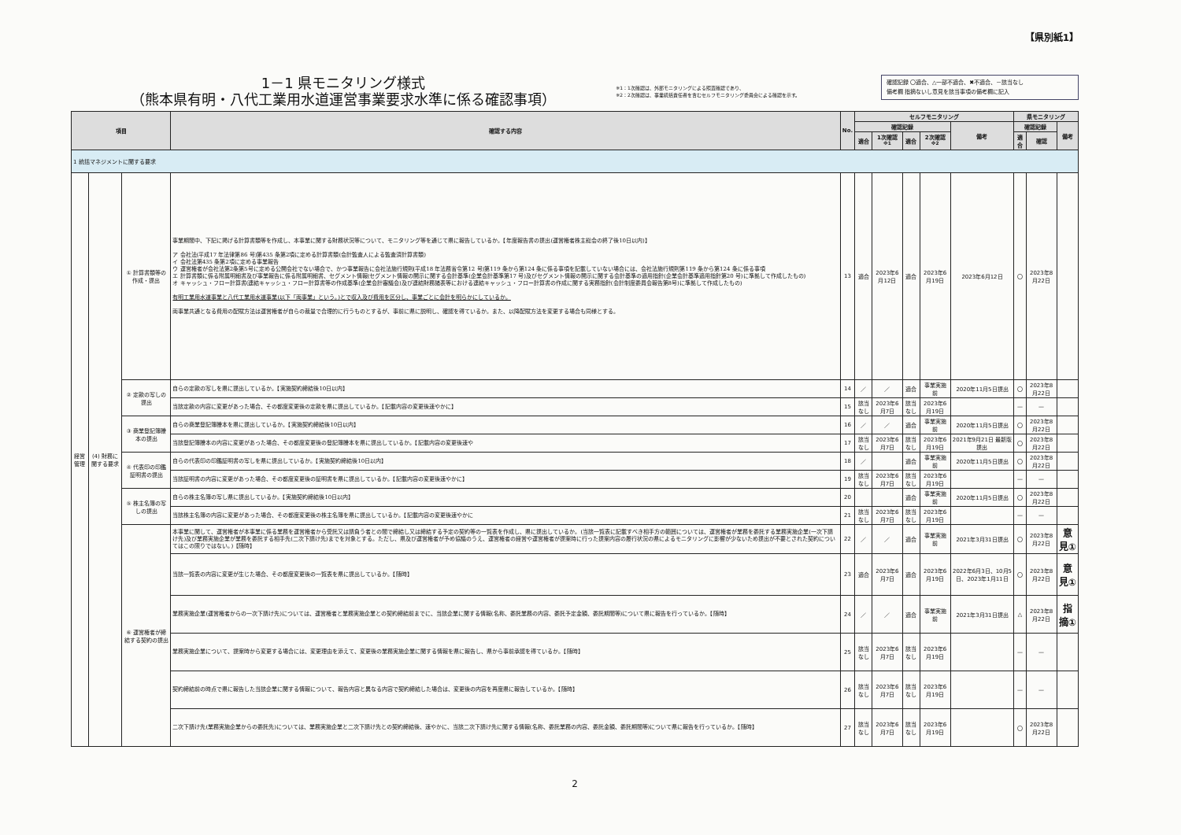【県別紙1】
1－1 県モニタリング様式
（熊本県有明・八代工業用水道運営事業要求水準に係る確認事項）
※1：1次確認は、外部モニタリングによる照査確認であり、
※2：2次確認は、事業統括責任者を含むセルフモニタリング委員会による確認を示す。
確認記録 〇適合、△一部不適合、✖不適合、－該当なし
備考欄 指摘ないし意見を該当事項の備考欄に記入
| 項目 | | | 確認する内容 | No. | セルフモニタリング | | | | | 県モニタリング | | |
| --- | --- | --- | --- | --- | --- | --- | --- | --- | --- | --- | --- | --- |
| | | | | | 確認記録 | | | | 備考 | 確認記録 | | 備考 |
| | | | | | 適合 | 1次確認<sup>※1</sup> | 適合 | 2次確認<sup>※2</sup> | | 適合 | 確認 | |
| 1 統括マネジメントに関する要求 | | | | | | | | | | | | |
| 経営管理 | (4) 財務に関する要求 | ① 計算書類等の作成・提出 | 事業期間中、下記に掲げる計算書類等を作成し、本事業に関する財務状況等について、モニタリング等を通じて県に報告しているか。【年度報告書の提出(運営権者株主総会の終了後10日以内)】 ア 会社法(平成17 年法律第86 号)第435 条第2項に定める計算書類(会計監査人による監査済計算書類) イ 会社法第435 条第2項に定める事業報告 ウ 運営権者が会社法第2条第5号に定める公開会社でない場合で、かつ事業報告に会社法施行規則(平成18 年法務省令第12 号)第119 条から第124 条に係る事項を記載していない場合には、会社法施行規則第119 条から第124 条に係る事項 エ 計算書類に係る附属明細書及び事業報告に係る附属明細書、セグメント情報(セグメント情報の開示に関する会計基準(企業会計基準第17 号)及びセグメント情報の開示に関する会計基準の適用指針(企業会計基準適用指針第20 号)に準拠して作成したもの) オ キャッシュ・フロー計算書(連結キャッシュ・フロー計算書等の作成基準(企業会計審議会)及び連結財務諸表等における連結キャッシュ・フロー計算書の作成に関する実務指針(会計制度委員会報告第8号)に準拠して作成したもの) 有明工業用水道事業と八代工業用水道事業(以下「両事業」という。)とで収入及び費用を区分し、事業ごとに会計を明らかにしているか。 両事業共通となる費用の配賦方法は運営権者が自らの裁量で合理的に行うものとするが、事前に県に説明し、確認を得ているか。また、以降配賦方法を変更する場合も同様とする。 | 13 | 適合 | 2023年6月12日 | 適合 | 2023年6月19日 | 2023年6月12日 | 〇 | 2023年8月22日 | |
| | | ② 定款の写しの提出 | 自らの定款の写しを県に提出しているか。【実施契約締結後10日以内】 | 14 | ／ | ／ | 適合 | 事業実施前 | 2020年11月5日提出 | 〇 | 2023年8月22日 | |
| | | | 当該定款の内容に変更があった場合、その都度変更後の定款を県に提出しているか。【記載内容の変更後速やかに】 | 15 | 該当なし | 2023年6月7日 | 該当なし | 2023年6月19日 | | — | — | |
| | | ③ 商業登記簿謄本の提出 | 自らの商業登記簿謄本を県に提出しているか。【実施契約締結後10日以内】 | 16 | ／ | ／ | 適合 | 事業実施前 | 2020年11月5日提出 | 〇 | 2023年8月22日 | |
| | | | 当該登記簿謄本の内容に変更があった場合、その都度変更後の登記簿謄本を県に提出しているか。【記載内容の変更後速や | 17 | 該当なし | 2023年6月7日 | 該当なし | 2023年6月19日 | 2021年9月21日 最新版提出 | 〇 | 2023年8月22日 | |
| | | ④ 代表印の印鑑証明書の提出 | 自らの代表印の印鑑証明書の写しを県に提出しているか。【実施契約締結後10日以内】 | 18 | ／ | | 適合 | 事業実施前 | 2020年11月5日提出 | 〇 | 2023年8月22日 | |
| | | | 当該証明書の内容に変更があった場合、その都度変更後の証明書を県に提出しているか。【記載内容の変更後速やかに】 | 19 | 該当なし | 2023年6月7日 | 該当なし | 2023年6月19日 | | — | — | |
| | | ⑤ 株主名簿の写しの提出 | 自らの株主名簿の写し県に提出しているか。【実施契約締結後10日以内】 | 20 | | | 適合 | 事業実施前 | 2020年11月5日提出 | 〇 | 2023年8月22日 | |
| | | | 当該株主名簿の内容に変更があった場合、その都度変更後の株主名簿を県に提出しているか。【記載内容の変更後速やかに | 21 | 該当なし | 2023年6月7日 | 該当なし | 2023年6月19日 | | — | — | |
| | | ⑥ 運営権者が締結する契約の提出 | 本事業に関して、運営権者が本事業に係る業務を運営権者から受託又は請負う者との間で締結し又は締結する予定の契約等の一覧表を作成し、県に提出しているか。(当該一覧表に記載すべき相手方の範囲については、運営権者が業務を委託する業務実施企業(一次下請け先)及び業務実施企業が業務を委託する相手先(二次下請け先)までを対象とする。ただし、県及び運営権者が予め協議のうえ、運営権者の経営や運営権者が提案時に行った提案内容の履行状況の県によるモニタリングに影響が少ないため提出が不要とされた契約についてはこの限りではない。)【随時】 | 22 | ／ | ／ | 適合 | 事業実施前 | 2021年3月31日提出 | 〇 | 2023年8月22日 | 意見① |
| | | | 当該一覧表の内容に変更が生じた場合、その都度変更後の一覧表を県に提出しているか。【随時】 | 23 | 適合 | 2023年6月7日 | 適合 | 2023年6月19日 | 2022年6月3日、10月5日、2023年1月11日 | 〇 | 2023年8月22日 | 意見① |
| | | | 業務実施企業(運営権者からの一次下請け先)については、運営権者と業務実施企業との契約締結前までに、当該企業に関する情報(名称、委託業務の内容、委託予定金額、委託期間等)について県に報告を行っているか。【随時】 | 24 | ／ | ／ | 適合 | 事業実施前 | 2021年3月31日提出 | △ | 2023年8月22日 | 指摘① |
| | | | 業務実施企業について、提案時から変更する場合には、変更理由を添えて、変更後の業務実施企業に関する情報を県に報告し、県から事前承認を得ているか。【随時】 | 25 | 該当なし | 2023年6月7日 | 該当なし | 2023年6月19日 | | — | — | |
| | | | 契約締結前の時点で県に報告した当該企業に関する情報について、報告内容と異なる内容で契約締結した場合は、変更後の内容を再度県に報告しているか。【随時】 | 26 | 該当なし | 2023年6月7日 | 該当なし | 2023年6月19日 | | — | — | |
| | | | 二次下請け先(業務実施企業からの委託先)については、業務実施企業と二次下請け先との契約締結後、速やかに、当該二次下請け先に関する情報(名称、委託業務の内容、委託金額、委託期間等)について県に報告を行っているか。【随時】 | 27 | 該当なし | 2023年6月7日 | 該当なし | 2023年6月19日 | | 〇 | 2023年8月22日 | |
2